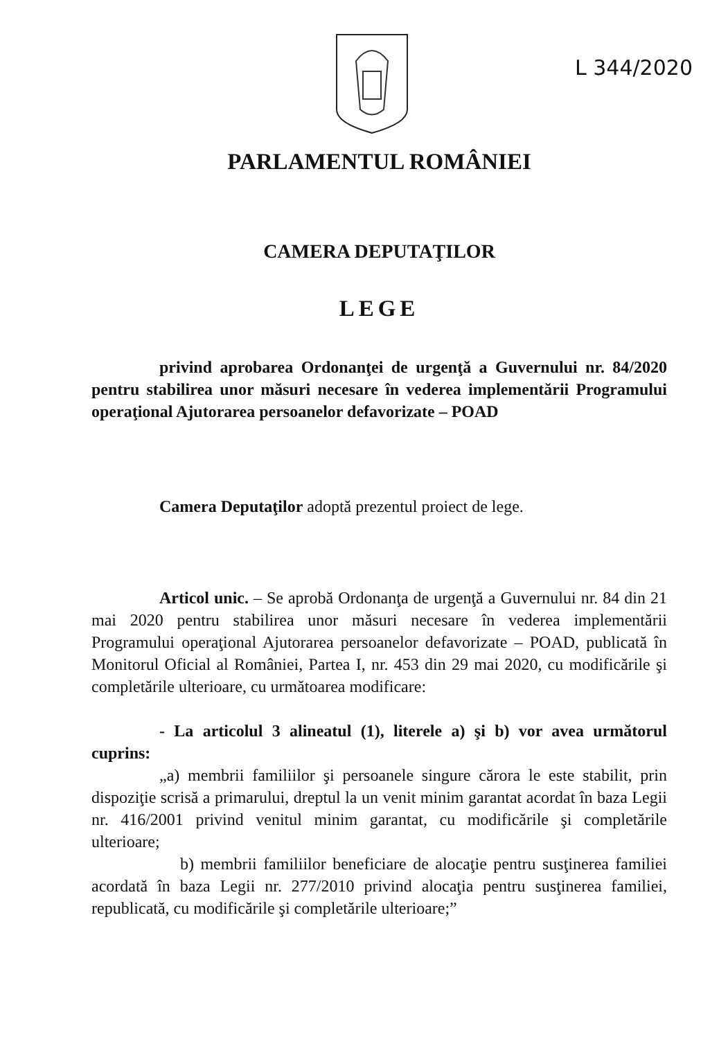L 344/2020
PARLAMENTUL ROMÂNIEI
CAMERA DEPUTAŢILOR
LEGE
privind aprobarea Ordonanţei de urgenţă a Guvernului nr. 84/2020 pentru stabilirea unor măsuri necesare în vederea implementării Programului operaţional Ajutorarea persoanelor defavorizate – POAD
Camera Deputaţilor adoptă prezentul proiect de lege.
Articol unic. – Se aprobă Ordonanţa de urgenţă a Guvernului nr. 84 din 21 mai 2020 pentru stabilirea unor măsuri necesare în vederea implementării Programului operaţional Ajutorarea persoanelor defavorizate – POAD, publicată în Monitorul Oficial al României, Partea I, nr. 453 din 29 mai 2020, cu modificările şi completările ulterioare, cu următoarea modificare:
- La articolul 3 alineatul (1), literele a) şi b) vor avea următorul cuprins:
„a) membrii familiilor şi persoanele singure cărora le este stabilit, prin dispoziţie scrisă a primarului, dreptul la un venit minim garantat acordat în baza Legii nr. 416/2001 privind venitul minim garantat, cu modificările şi completările ulterioare;
b) membrii familiilor beneficiare de alocaţie pentru susţinerea familiei acordată în baza Legii nr. 277/2010 privind alocaţia pentru susţinerea familiei, republicată, cu modificările şi completările ulterioare;”